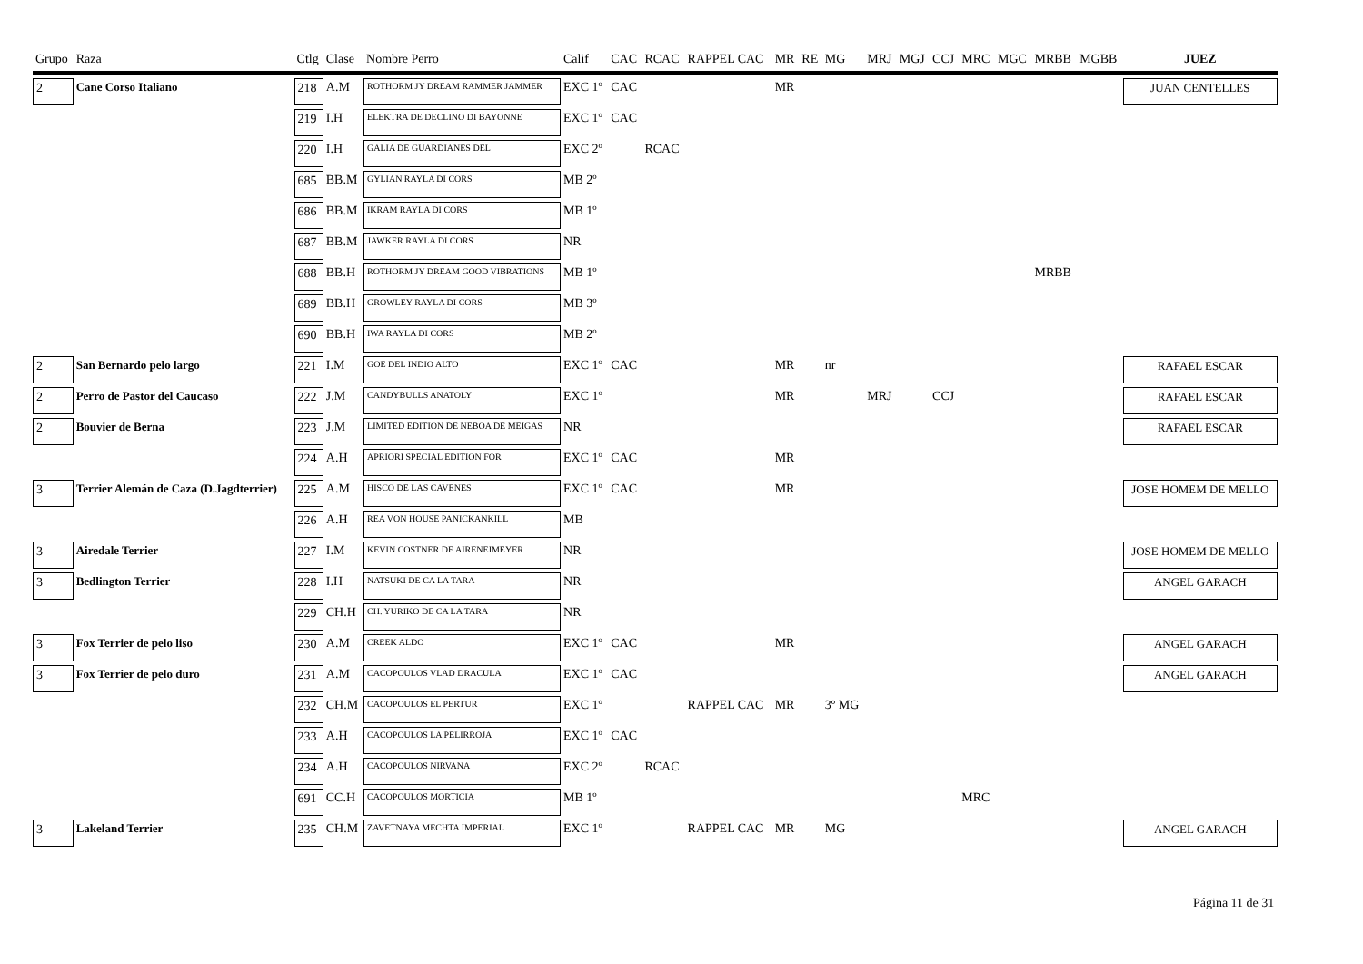| Grupo | Raza | Ctlg | Clase | Nombre Perro | Calif | CAC | RCAC | RAPPEL CAC | MR | RE | MG | MRJ | MGJ | CCJ | MRC | MGC | MRBB | MGBB | JUEZ |
| --- | --- | --- | --- | --- | --- | --- | --- | --- | --- | --- | --- | --- | --- | --- | --- | --- | --- | --- | --- |
| 2 | Cane Corso Italiano | 218 | A.M | ROTHORM JY DREAM RAMMER JAMMER | EXC 1º | CAC | | | MR | | | | | | | | | | JUAN CENTELLES |
| | | 219 | I.H | ELEKTRA DE DECLINO DI BAYONNE | EXC 1º | CAC | | | | | | | | | | | | | |
| | | 220 | I.H | GALIA DE GUARDIANES DEL | EXC 2º | | RCAC | | | | | | | | | | | | |
| | | 685 | BB.M | GYLIAN RAYLA DI CORS | MB 2º | | | | | | | | | | | | | | |
| | | 686 | BB.M | IKRAM RAYLA DI CORS | MB 1º | | | | | | | | | | | | | | |
| | | 687 | BB.M | JAWKER RAYLA DI CORS | NR | | | | | | | | | | | | | | |
| | | 688 | BB.H | ROTHORM JY DREAM GOOD VIBRATIONS | MB 1º | | | | | | | | | | | | MRBB | | |
| | | 689 | BB.H | GROWLEY RAYLA DI CORS | MB 3º | | | | | | | | | | | | | | |
| | | 690 | BB.H | IWA RAYLA DI CORS | MB 2º | | | | | | | | | | | | | | |
| 2 | San Bernardo pelo largo | 221 | I.M | GOE DEL INDIO ALTO | EXC 1º | CAC | | | MR | | nr | | | | | | | | RAFAEL ESCAR |
| 2 | Perro de Pastor del Caucaso | 222 | J.M | CANDYBULLS ANATOLY | EXC 1º | | | | MR | | | MRJ | | CCJ | | | | | RAFAEL ESCAR |
| 2 | Bouvier de Berna | 223 | J.M | LIMITED EDITION DE NEBOA DE MEIGAS | NR | | | | | | | | | | | | | | RAFAEL ESCAR |
| | | 224 | A.H | APRIORI SPECIAL EDITION FOR | EXC 1º | CAC | | | MR | | | | | | | | | | |
| 3 | Terrier Alemán de Caza (D.Jagdterrier) | 225 | A.M | HISCO DE LAS CAVENES | EXC 1º | CAC | | | MR | | | | | | | | | | JOSE HOMEM DE MELLO |
| | | 226 | A.H | REA VON HOUSE PANICKANKILL | MB | | | | | | | | | | | | | | |
| 3 | Airedale Terrier | 227 | I.M | KEVIN COSTNER DE AIRENEIMEYER | NR | | | | | | | | | | | | | | JOSE HOMEM DE MELLO |
| 3 | Bedlington Terrier | 228 | I.H | NATSUKI DE CA LA TARA | NR | | | | | | | | | | | | | | ANGEL GARACH |
| | | 229 | CH.H | CH. YURIKO DE CA LA TARA | NR | | | | | | | | | | | | | | |
| 3 | Fox Terrier de pelo liso | 230 | A.M | CREEK ALDO | EXC 1º | CAC | | | MR | | | | | | | | | | ANGEL GARACH |
| 3 | Fox Terrier de pelo duro | 231 | A.M | CACOPOULOS VLAD DRACULA | EXC 1º | CAC | | | | | | | | | | | | | ANGEL GARACH |
| | | 232 | CH.M | CACOPOULOS EL PERTUR | EXC 1º | | | RAPPEL CAC | MR | | 3º MG | | | | | | | | |
| | | 233 | A.H | CACOPOULOS LA PELIRROJA | EXC 1º | CAC | | | | | | | | | | | | | |
| | | 234 | A.H | CACOPOULOS NIRVANA | EXC 2º | | RCAC | | | | | | | | | | | | |
| | | 691 | CC.H | CACOPOULOS MORTICIA | MB 1º | | | | | | | | | | MRC | | | | |
| 3 | Lakeland Terrier | 235 | CH.M | ZAVETNAYA MECHTA IMPERIAL | EXC 1º | | | RAPPEL CAC | MR | | MG | | | | | | | | ANGEL GARACH |
Página 11 de 31